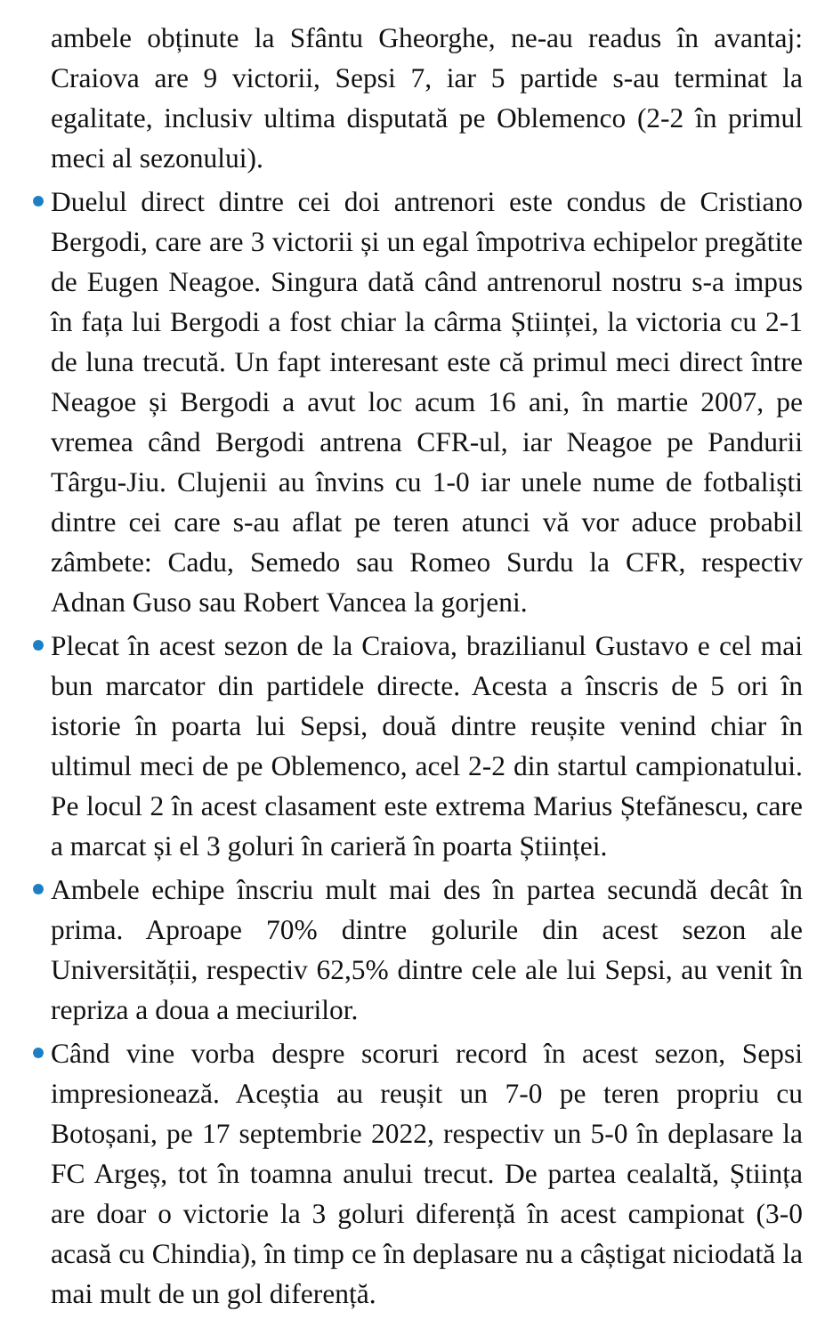ambele obținute la Sfântu Gheorghe, ne-au readus în avantaj: Craiova are 9 victorii, Sepsi 7, iar 5 partide s-au terminat la egalitate, inclusiv ultima disputată pe Oblemenco (2-2 în primul meci al sezonului).
Duelul direct dintre cei doi antrenori este condus de Cristiano Bergodi, care are 3 victorii și un egal împotriva echipelor pregătite de Eugen Neagoe. Singura dată când antrenorul nostru s-a impus în fața lui Bergodi a fost chiar la cârma Științei, la victoria cu 2-1 de luna trecută. Un fapt interesant este că primul meci direct între Neagoe și Bergodi a avut loc acum 16 ani, în martie 2007, pe vremea când Bergodi antrena CFR-ul, iar Neagoe pe Pandurii Târgu-Jiu. Clujenii au învins cu 1-0 iar unele nume de fotbaliști dintre cei care s-au aflat pe teren atunci vă vor aduce probabil zâmbete: Cadu, Semedo sau Romeo Surdu la CFR, respectiv Adnan Guso sau Robert Vancea la gorjeni.
Plecat în acest sezon de la Craiova, brazilianul Gustavo e cel mai bun marcator din partidele directe. Acesta a înscris de 5 ori în istorie în poarta lui Sepsi, două dintre reușite venind chiar în ultimul meci de pe Oblemenco, acel 2-2 din startul campionatului. Pe locul 2 în acest clasament este extrema Marius Ștefănescu, care a marcat și el 3 goluri în carieră în poarta Științei.
Ambele echipe înscriu mult mai des în partea secundă decât în prima. Aproape 70% dintre golurile din acest sezon ale Universității, respectiv 62,5% dintre cele ale lui Sepsi, au venit în repriza a doua a meciurilor.
Când vine vorba despre scoruri record în acest sezon, Sepsi impresionează. Aceștia au reușit un 7-0 pe teren propriu cu Botoșani, pe 17 septembrie 2022, respectiv un 5-0 în deplasare la FC Argeș, tot în toamna anului trecut. De partea cealaltă, Știința are doar o victorie la 3 goluri diferență în acest campionat (3-0 acasă cu Chindia), în timp ce în deplasare nu a câștigat niciodată la mai mult de un gol diferență.